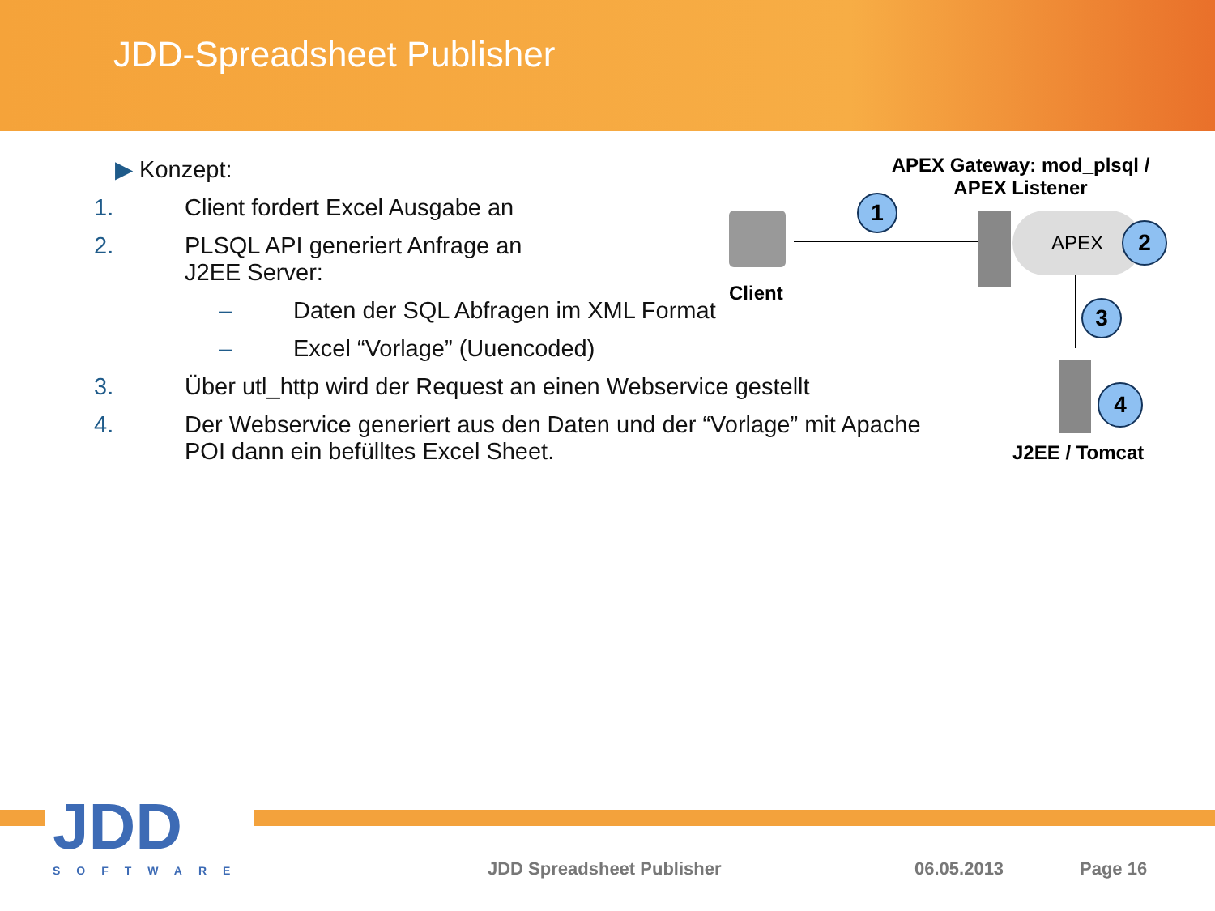JDD-Spreadsheet Publisher
▶ Konzept:
1. Client fordert Excel Ausgabe an
2. PLSQL API generiert Anfrage an
J2EE Server:
– Daten der SQL Abfragen im XML Format
– Excel “Vorlage” (Uuencoded)
3. Über utl_http wird der Request an einen Webservice gestellt
4. Der Webservice generiert aus den Daten und der “Vorlage” mit Apache POI dann ein befülltes Excel Sheet.
APEX Gateway: mod_plsql /
APEX Listener
Client
APEX
J2EE / Tomcat
1
2
3
4
JDD
SOFTWARE
JDD Spreadsheet Publisher 06.05.2013 Page 16